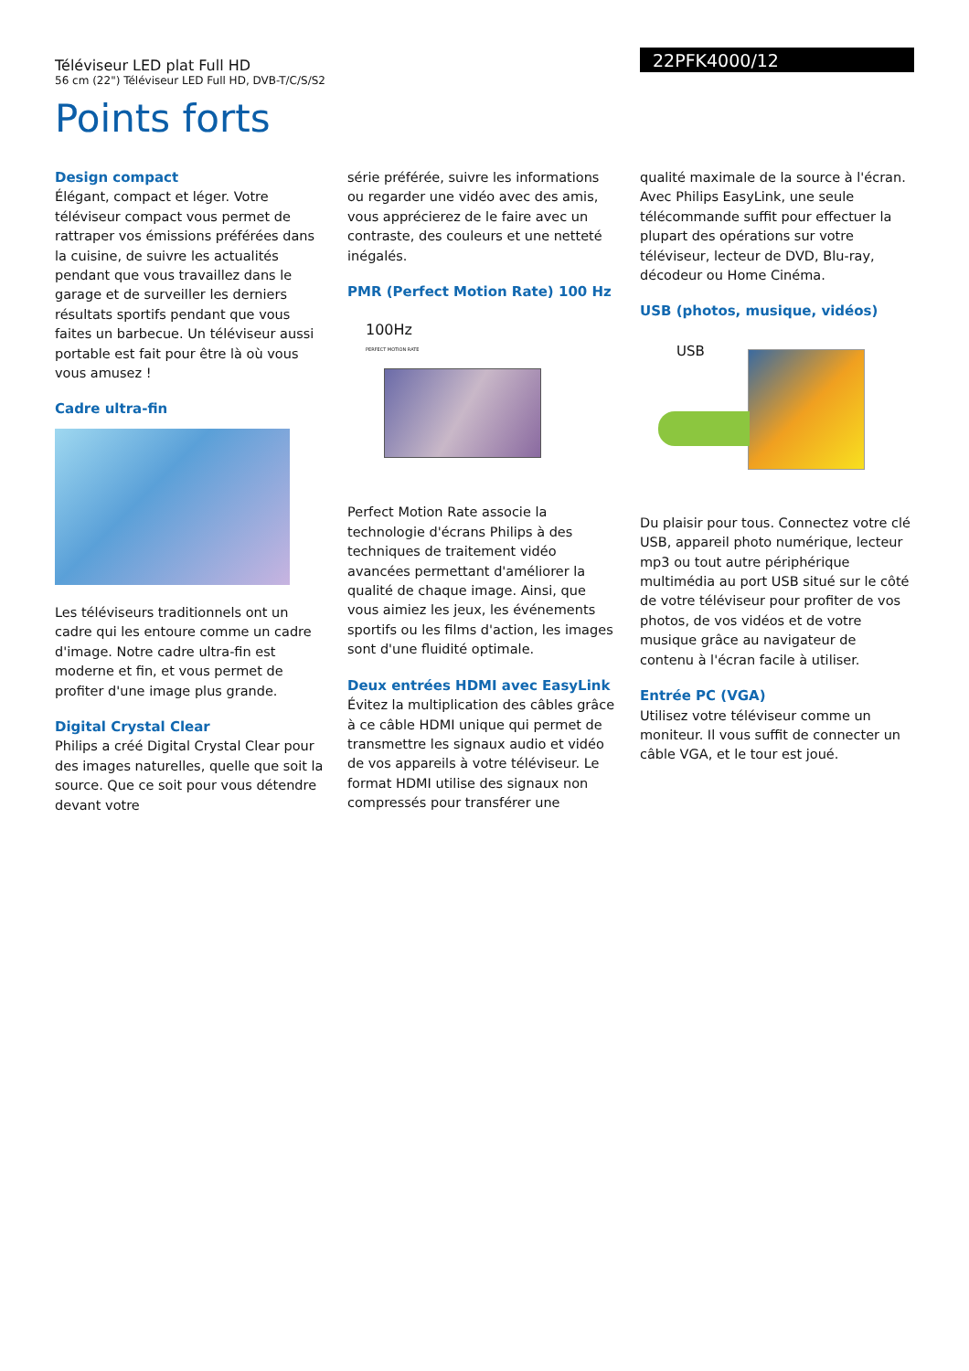Téléviseur LED plat Full HD
56 cm (22") Téléviseur LED Full HD, DVB-T/C/S/S2
22PFK4000/12
Points forts
Design compact
Élégant, compact et léger. Votre téléviseur compact vous permet de rattraper vos émissions préférées dans la cuisine, de suivre les actualités pendant que vous travaillez dans le garage et de surveiller les derniers résultats sportifs pendant que vous faites un barbecue. Un téléviseur aussi portable est fait pour être là où vous vous amusez !
Cadre ultra-fin
Les téléviseurs traditionnels ont un cadre qui les entoure comme un cadre d'image. Notre cadre ultra-fin est moderne et fin, et vous permet de profiter d'une image plus grande.
Digital Crystal Clear
Philips a créé Digital Crystal Clear pour des images naturelles, quelle que soit la source. Que ce soit pour vous détendre devant votre
série préférée, suivre les informations ou regarder une vidéo avec des amis, vous apprécierez de le faire avec un contraste, des couleurs et une netteté inégalés.
PMR (Perfect Motion Rate) 100 Hz
100Hz
PERFECT MOTION RATE
Perfect Motion Rate associe la technologie d'écrans Philips à des techniques de traitement vidéo avancées permettant d'améliorer la qualité de chaque image. Ainsi, que vous aimiez les jeux, les événements sportifs ou les films d'action, les images sont d'une fluidité optimale.
Deux entrées HDMI avec EasyLink
Évitez la multiplication des câbles grâce à ce câble HDMI unique qui permet de transmettre les signaux audio et vidéo de vos appareils à votre téléviseur. Le format HDMI utilise des signaux non compressés pour transférer une
qualité maximale de la source à l'écran. Avec Philips EasyLink, une seule télécommande suffit pour effectuer la plupart des opérations sur votre téléviseur, lecteur de DVD, Blu-ray, décodeur ou Home Cinéma.
USB (photos, musique, vidéos)
USB
Du plaisir pour tous. Connectez votre clé USB, appareil photo numérique, lecteur mp3 ou tout autre périphérique multimédia au port USB situé sur le côté de votre téléviseur pour profiter de vos photos, de vos vidéos et de votre musique grâce au navigateur de contenu à l'écran facile à utiliser.
Entrée PC (VGA)
Utilisez votre téléviseur comme un moniteur. Il vous suffit de connecter un câble VGA, et le tour est joué.